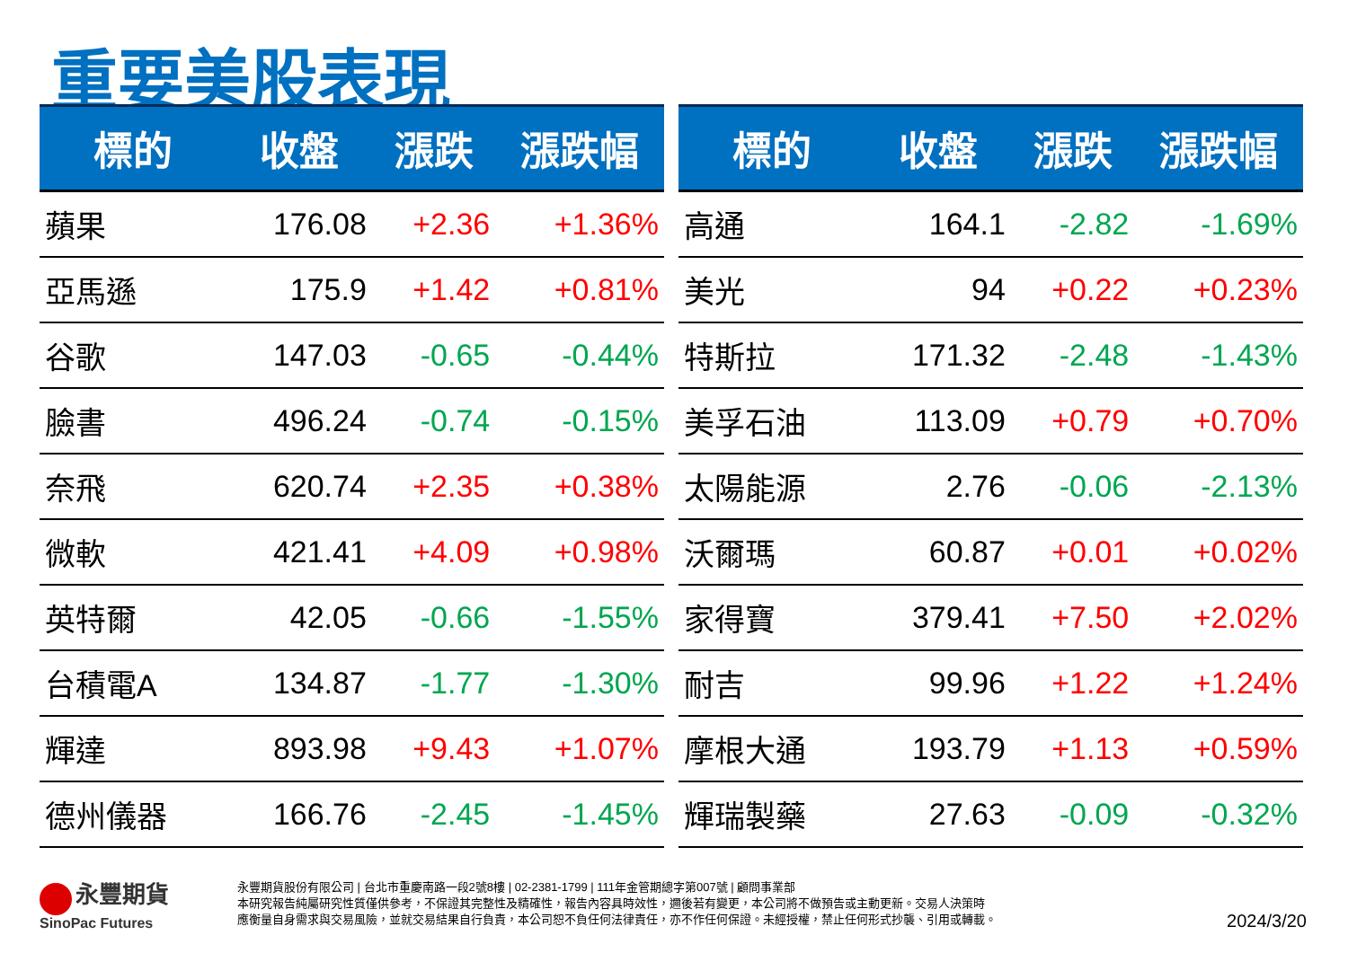重要美股表現
| 標的 | 收盤 | 漲跌 | 漲跌幅 |
| --- | --- | --- | --- |
| 蘋果 | 176.08 | +2.36 | +1.36% |
| 亞馬遜 | 175.9 | +1.42 | +0.81% |
| 谷歌 | 147.03 | -0.65 | -0.44% |
| 臉書 | 496.24 | -0.74 | -0.15% |
| 奈飛 | 620.74 | +2.35 | +0.38% |
| 微軟 | 421.41 | +4.09 | +0.98% |
| 英特爾 | 42.05 | -0.66 | -1.55% |
| 台積電A | 134.87 | -1.77 | -1.30% |
| 輝達 | 893.98 | +9.43 | +1.07% |
| 德州儀器 | 166.76 | -2.45 | -1.45% |
| 標的 | 收盤 | 漲跌 | 漲跌幅 |
| --- | --- | --- | --- |
| 高通 | 164.1 | -2.82 | -1.69% |
| 美光 | 94 | +0.22 | +0.23% |
| 特斯拉 | 171.32 | -2.48 | -1.43% |
| 美孚石油 | 113.09 | +0.79 | +0.70% |
| 太陽能源 | 2.76 | -0.06 | -2.13% |
| 沃爾瑪 | 60.87 | +0.01 | +0.02% |
| 家得寶 | 379.41 | +7.50 | +2.02% |
| 耐吉 | 99.96 | +1.22 | +1.24% |
| 摩根大通 | 193.79 | +1.13 | +0.59% |
| 輝瑞製藥 | 27.63 | -0.09 | -0.32% |
永豐期貨
SinoPac Futures
永豐期貨股份有限公司 | 台北市重慶南路一段2號8樓 | 02-2381-1799 | 111年金管期總字第007號 | 顧問事業部
本研究報告純屬研究性質僅供參考，不保證其完整性及精確性，報告內容具時效性，邇後若有變更，本公司將不做預告或主動更新。交易人決策時
應衡量自身需求與交易風險，並就交易結果自行負責，本公司恕不負任何法律責任，亦不作任何保證。未經授權，禁止任何形式抄襲、引用或轉載。
2024/3/20